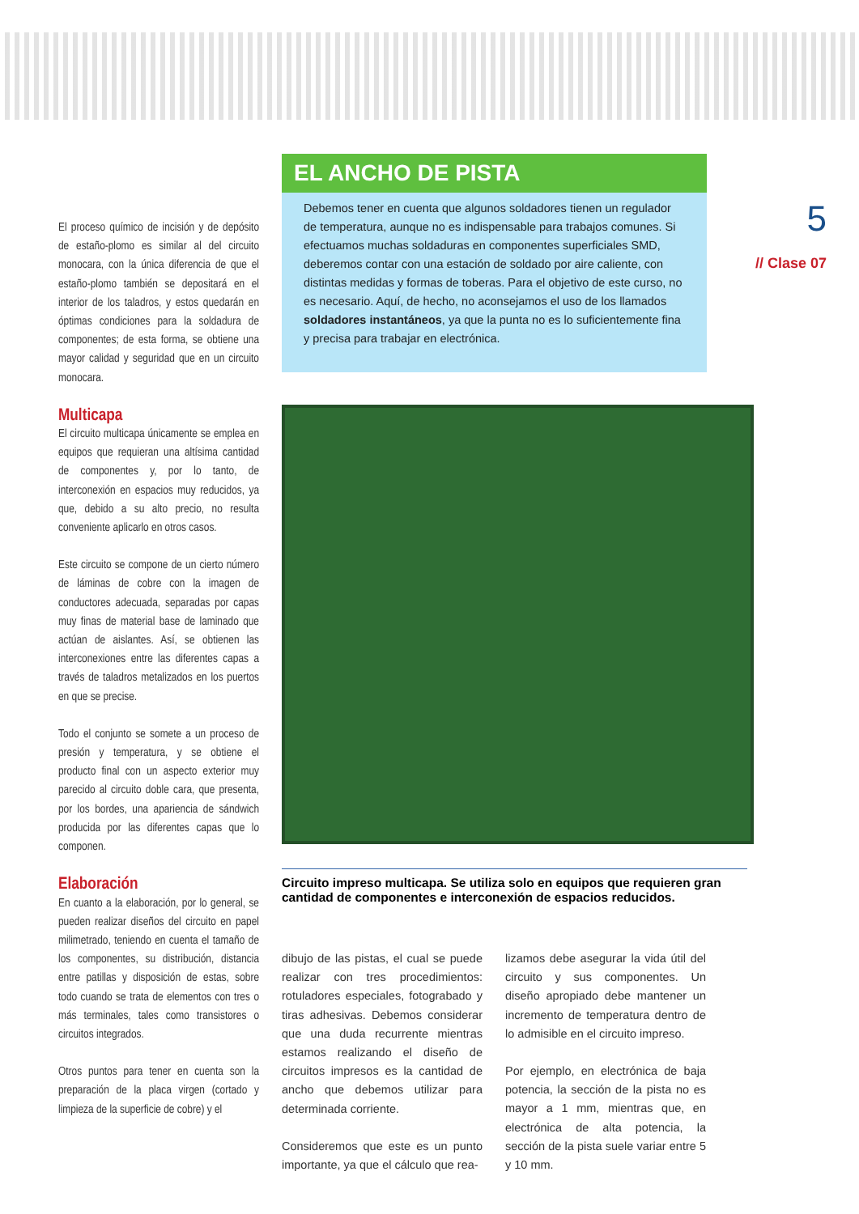5
// Clase 07
El proceso químico de incisión y de depósito de estaño-plomo es similar al del circuito monocara, con la única diferencia de que el estaño-plomo también se depositará en el interior de los taladros, y estos quedarán en óptimas condiciones para la soldadura de componentes; de esta forma, se obtiene una mayor calidad y seguridad que en un circuito monocara.
Multicapa
El circuito multicapa únicamente se emplea en equipos que requieran una altísima cantidad de componentes y, por lo tanto, de interconexión en espacios muy reducidos, ya que, debido a su alto precio, no resulta conveniente aplicarlo en otros casos.
Este circuito se compone de un cierto número de láminas de cobre con la imagen de conductores adecuada, separadas por capas muy finas de material base de laminado que actúan de aislantes. Así, se obtienen las interconexiones entre las diferentes capas a través de taladros metalizados en los puertos en que se precise.
Todo el conjunto se somete a un proceso de presión y temperatura, y se obtiene el producto final con un aspecto exterior muy parecido al circuito doble cara, que presenta, por los bordes, una apariencia de sándwich producida por las diferentes capas que lo componen.
Elaboración
En cuanto a la elaboración, por lo general, se pueden realizar diseños del circuito en papel milimetrado, teniendo en cuenta el tamaño de los componentes, su distribución, distancia entre patillas y disposición de estas, sobre todo cuando se trata de elementos con tres o más terminales, tales como transistores o circuitos integrados.
Otros puntos para tener en cuenta son la preparación de la placa virgen (cortado y limpieza de la superficie de cobre) y el
EL ANCHO DE PISTA
Debemos tener en cuenta que algunos soldadores tienen un regulador de temperatura, aunque no es indispensable para trabajos comunes. Si efectuamos muchas soldaduras en componentes superficiales SMD, deberemos contar con una estación de soldado por aire caliente, con distintas medidas y formas de toberas. Para el objetivo de este curso, no es necesario. Aquí, de hecho, no aconsejamos el uso de los llamados soldadores instantáneos, ya que la punta no es lo suficientemente fina y precisa para trabajar en electrónica.
Circuito impreso multicapa. Se utiliza solo en equipos que requieren gran cantidad de componentes e interconexión de espacios reducidos.
dibujo de las pistas, el cual se puede realizar con tres procedimientos: rotuladores especiales, fotograbado y tiras adhesivas. Debemos considerar que una duda recurrente mientras estamos realizando el diseño de circuitos impresos es la cantidad de ancho que debemos utilizar para determinada corriente.
Consideremos que este es un punto importante, ya que el cálculo que rea-
lizamos debe asegurar la vida útil del circuito y sus componentes. Un diseño apropiado debe mantener un incremento de temperatura dentro de lo admisible en el circuito impreso.
Por ejemplo, en electrónica de baja potencia, la sección de la pista no es mayor a 1 mm, mientras que, en electrónica de alta potencia, la sección de la pista suele variar entre 5 y 10 mm.